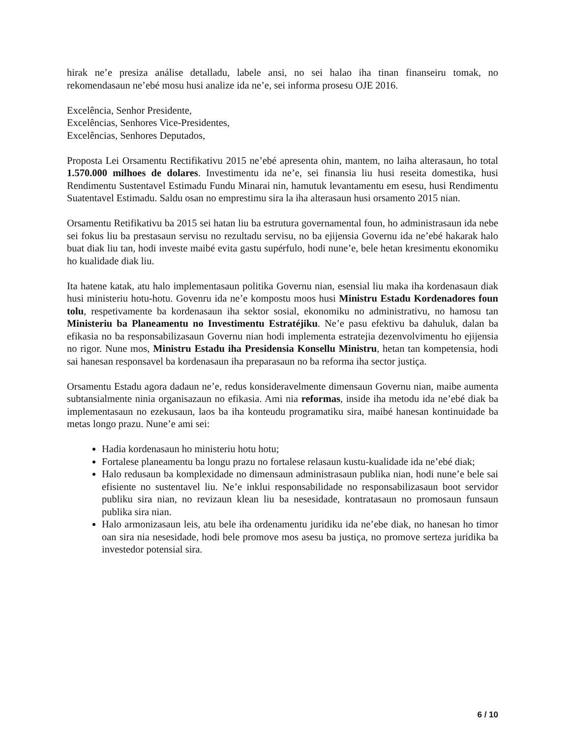hirak ne’e presiza análise detalladu, labele ansi, no sei halao iha tinan finanseiru tomak, no rekomendasaun ne’ebé mosu husi analize ida ne’e, sei informa prosesu OJE 2016.
Excelência, Senhor Presidente,
Excelências, Senhores Vice-Presidentes,
Excelências, Senhores Deputados,
Proposta Lei Orsamentu Rectifikativu 2015 ne’ebé apresenta ohin, mantem, no laiha alterasaun, ho total 1.570.000 milhoes de dolares. Investimentu ida ne’e, sei finansia liu husi reseita domestika, husi Rendimentu Sustentavel Estimadu Fundu Minarai nin, hamutuk levantamentu em esesu, husi Rendimentu Suatentavel Estimadu. Saldu osan no emprestimu sira la iha alterasaun husi orsamento 2015 nian.
Orsamentu Retifikativu ba 2015 sei hatan liu ba estrutura governamental foun, ho administrasaun ida nebe sei fokus liu ba prestasaun servisu no rezultadu servisu, no ba ejijensia Governu ida ne’ebé hakarak halo buat diak liu tan, hodi investe maibé evita gastu supérfulo, hodi nune’e, bele hetan kresimentu ekonomiku ho kualidade diak liu.
Ita hatene katak, atu halo implementasaun politika Governu nian, esensial liu maka iha kordenasaun diak husi ministeriu hotu-hotu. Govenru ida ne’e kompostu moos husi Ministru Estadu Kordenadores foun tolu, respetivamente ba kordenasaun iha sektor sosial, ekonomiku no administrativu, no hamosu tan Ministeriu ba Planeamentu no Investimentu Estratéjiku. Ne’e pasu efektivu ba dahuluk, dalan ba efikasia no ba responsabilizasaun Governu nian hodi implementa estratejia dezenvolvimentu ho ejijensia no rigor. Nune mos, Ministru Estadu iha Presidensia Konsellu Ministru, hetan tan kompetensia, hodi sai hanesan responsavel ba kordenasaun iha preparasaun no ba reforma iha sector justiça.
Orsamentu Estadu agora dadaun ne’e, redus konsideravelmente dimensaun Governu nian, maibe aumenta subtansialmente ninia organisazaun no efikasia. Ami nia reformas, inside iha metodu ida ne’ebé diak ba implementasaun no ezekusaun, laos ba iha konteudu programatiku sira, maibé hanesan kontinuidade ba metas longo prazu. Nune’e ami sei:
Hadia kordenasaun ho ministeriu hotu hotu;
Fortalese planeamentu ba longu prazu no fortalese relasaun kustu-kualidade ida ne’ebé diak;
Halo redusaun ba komplexidade no dimensaun administrasaun publika nian, hodi nune’e bele sai efisiente no sustentavel liu. Ne’e inklui responsabilidade no responsabilizasaun boot servidor publiku sira nian, no revizaun klean liu ba nesesidade, kontratasaun no promosaun funsaun publika sira nian.
Halo armonizasaun leis, atu bele iha ordenamentu juridiku ida ne’ebe diak, no hanesan ho timor oan sira nia nesesidade, hodi bele promove mos asesu ba justiça, no promove serteza juridika ba investedor potensial sira.
6 / 10